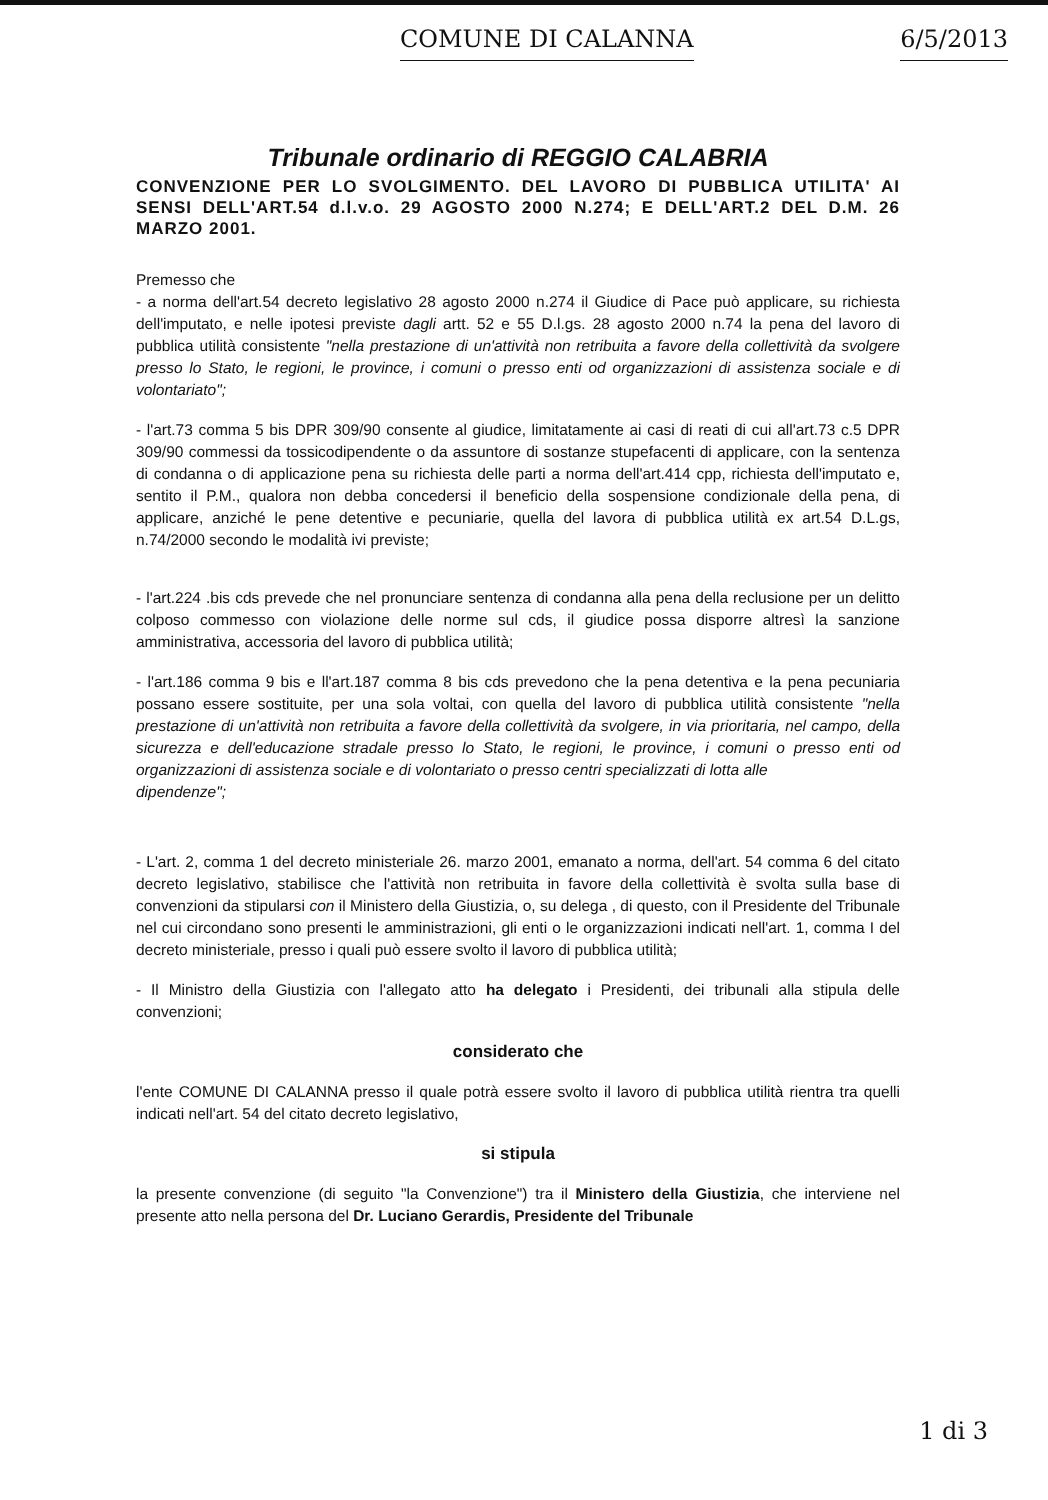COMUNE DI CALANNA 6/5/2013
Tribunale ordinario di REGGIO CALABRIA
CONVENZIONE PER LO SVOLGIMENTO. DEL LAVORO DI PUBBLICA UTILITA' AI SENSI DELL'ART.54 d.l.v.o. 29 AGOSTO 2000 N.274; E DELL'ART.2 DEL D.M. 26 MARZO 2001.
Premesso che
- a norma dell'art.54 decreto legislativo 28 agosto 2000 n.274 il Giudice di Pace può applicare, su richiesta dell'imputato, e nelle ipotesi previste dagli artt. 52 e 55 D.l.gs. 28 agosto 2000 n.74 la pena del lavoro di pubblica utilità consistente "nella prestazione di un'attività non retribuita a favore della collettività da svolgere presso lo Stato, le regioni, le province, i comuni o presso enti od organizzazioni di assistenza sociale e di volontariato";
- l'art.73 comma 5 bis DPR 309/90 consente al giudice, limitatamente ai casi di reati di cui all'art.73 c.5 DPR 309/90 commessi da tossicodipendente o da assuntore di sostanze stupefacenti di applicare, con la sentenza di condanna o di applicazione pena su richiesta delle parti a norma dell'art.414 cpp, richiesta dell'imputato e, sentito il P.M., qualora non debba concedersi il beneficio della sospensione condizionale della pena, di applicare, anziché le pene detentive e pecuniarie, quella del lavora di pubblica utilità ex art.54 D.L.gs, n.74/2000 secondo le modalità ivi previste;
- l'art.224 .bis cds prevede che nel pronunciare sentenza di condanna alla pena della reclusione per un delitto colposo commesso con violazione delle norme sul cds, il giudice possa disporre altresì la sanzione amministrativa, accessoria del lavoro di pubblica utilità;
- l'art.186 comma 9 bis e ll'art.187 comma 8 bis cds prevedono che la pena detentiva e la pena pecuniaria possano essere sostituite, per una sola voltai, con quella del lavoro di pubblica utilità consistente "nella prestazione di un'attività non retribuita a favore della collettività da svolgere, in via prioritaria, nel campo, della sicurezza e dell'educazione stradale presso lo Stato, le regioni, le province, i comuni o presso enti od organizzazioni di assistenza sociale e di volontariato o presso centri specializzati di lotta alle
dipendenze";
- L'art. 2, comma 1 del decreto ministeriale 26. marzo 2001, emanato a norma, dell'art. 54 comma 6 del citato decreto legislativo, stabilisce che l'attività non retribuita in favore della collettività è svolta sulla base di convenzioni da stipularsi con il Ministero della Giustizia, o, su delega , di questo, con il Presidente del Tribunale nel cui circondano sono presenti le amministrazioni, gli enti o le organizzazioni indicati nell'art. 1, comma I del decreto ministeriale, presso i quali può essere svolto il lavoro di pubblica utilità;
- Il Ministro della Giustizia con l'allegato atto ha delegato i Presidenti, dei tribunali alla stipula delle convenzioni;
considerato che
l'ente COMUNE DI CALANNA presso il quale potrà essere svolto il lavoro di pubblica utilità rientra tra quelli indicati nell'art. 54 del citato decreto legislativo,
si stipula
la presente convenzione (di seguito "la Convenzione") tra il Ministero della Giustizia, che interviene nel presente atto nella persona del Dr. Luciano Gerardis, Presidente del Tribunale
1 di 3